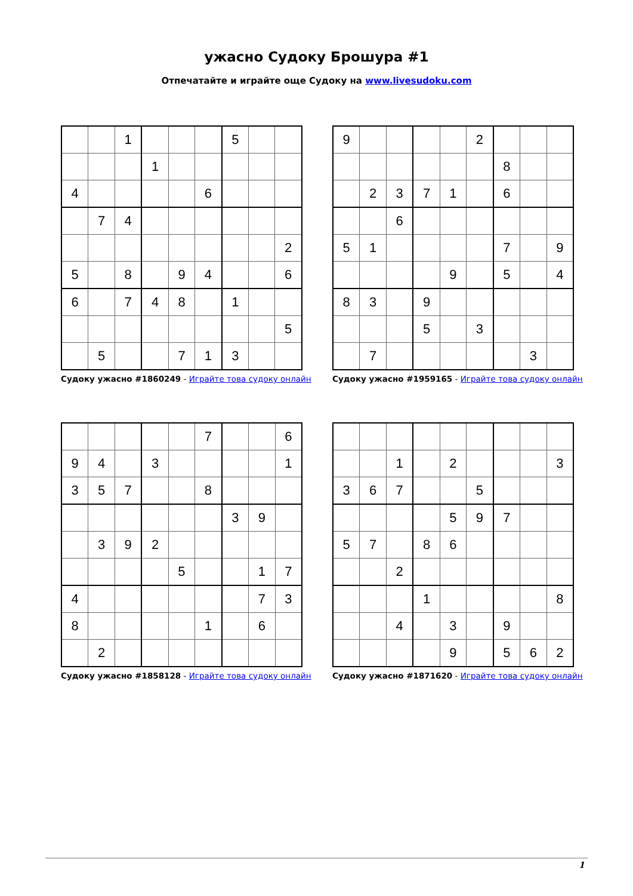ужасно Судоку Брошура #1
Отпечатайте и играйте още Судоку на www.livesudoku.com
| | | 1 | | | | 5 | | |
| | | | 1 | | | | | |
| 4 | | | | | 6 | | | |
| | 7 | 4 | | | | | | |
| | | | | | | | | 2 |
| 5 | | 8 | | 9 | 4 | | | 6 |
| 6 | | 7 | 4 | 8 | | 1 | | |
| | | | | | | | | 5 |
| | 5 | | | 7 | 1 | 3 | | |
Судоку ужасно #1860249 - Играйте това судоку онлайн
| 9 | | | | | 2 | | | |
| | | | | | | 8 | | |
| | 2 | 3 | 7 | 1 | | 6 | | |
| | | 6 | | | | | | |
| 5 | 1 | | | | | 7 | | 9 |
| | | | | 9 | | 5 | | 4 |
| 8 | 3 | | 9 | | | | | |
| | | | 5 | | 3 | | | |
| | 7 | | | | | | 3 | |
Судоку ужасно #1959165 - Играйте това судоку онлайн
| | | | | | 7 | | | 6 |
| 9 | 4 | | 3 | | | | | 1 |
| 3 | 5 | 7 | | | 8 | | | |
| | | | | | | 3 | 9 | |
| | 3 | 9 | 2 | | | | | |
| | | | | 5 | | | 1 | 7 |
| 4 | | | | | | | 7 | 3 |
| 8 | | | | | 1 | | 6 | |
| | 2 | | | | | | | |
Судоку ужасно #1858128 - Играйте това судоку онлайн
| | | 1 | | 2 | | | | 3 |
| 3 | 6 | 7 | | | 5 | | | |
| | | | | 5 | 9 | 7 | | |
| 5 | 7 | | 8 | 6 | | | | |
| | | 2 | | | | | | |
| | | | 1 | | | | | 8 |
| | | 4 | | 3 | | 9 | | |
| | | | | 9 | | 5 | 6 | 2 |
Судоку ужасно #1871620 - Играйте това судоку онлайн
1